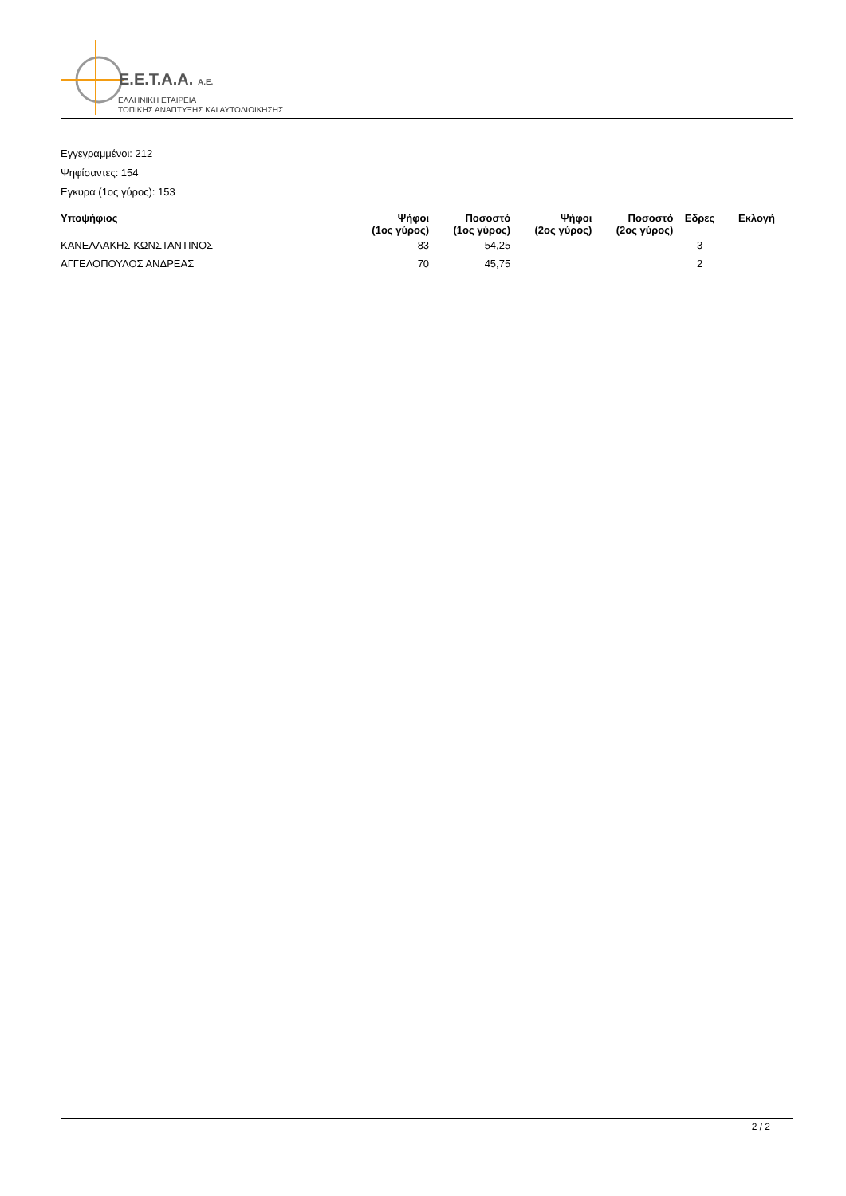E.E.T.A.A. A.E.
ΕΛΛΗΝΙΚΗ ΕΤΑΙΡΕΙΑ
ΤΟΠΙΚΗΣ ΑΝΑΠΤΥΞΗΣ ΚΑΙ ΑΥΤΟΔΙΟΙΚΗΣΗΣ
Εγγεγραμμένοι: 212
Ψηφίσαντες: 154
Εγκυρα (1ος γύρος): 153
| Υποψήφιος | Ψήφοι (1ος γύρος) | Ποσοστό (1ος γύρος) | Ψήφοι (2ος γύρος) | Ποσοστό (2ος γύρος) | Εδρες | Εκλογή |
| --- | --- | --- | --- | --- | --- | --- |
| ΚΑΝΕΛΛΑΚΗΣ ΚΩΝΣΤΑΝΤΙΝΟΣ | 83 | 54,25 | | | 3 | |
| ΑΓΓΕΛΟΠΟΥΛΟΣ ΑΝΔΡΕΑΣ | 70 | 45,75 | | | 2 | |
2 / 2